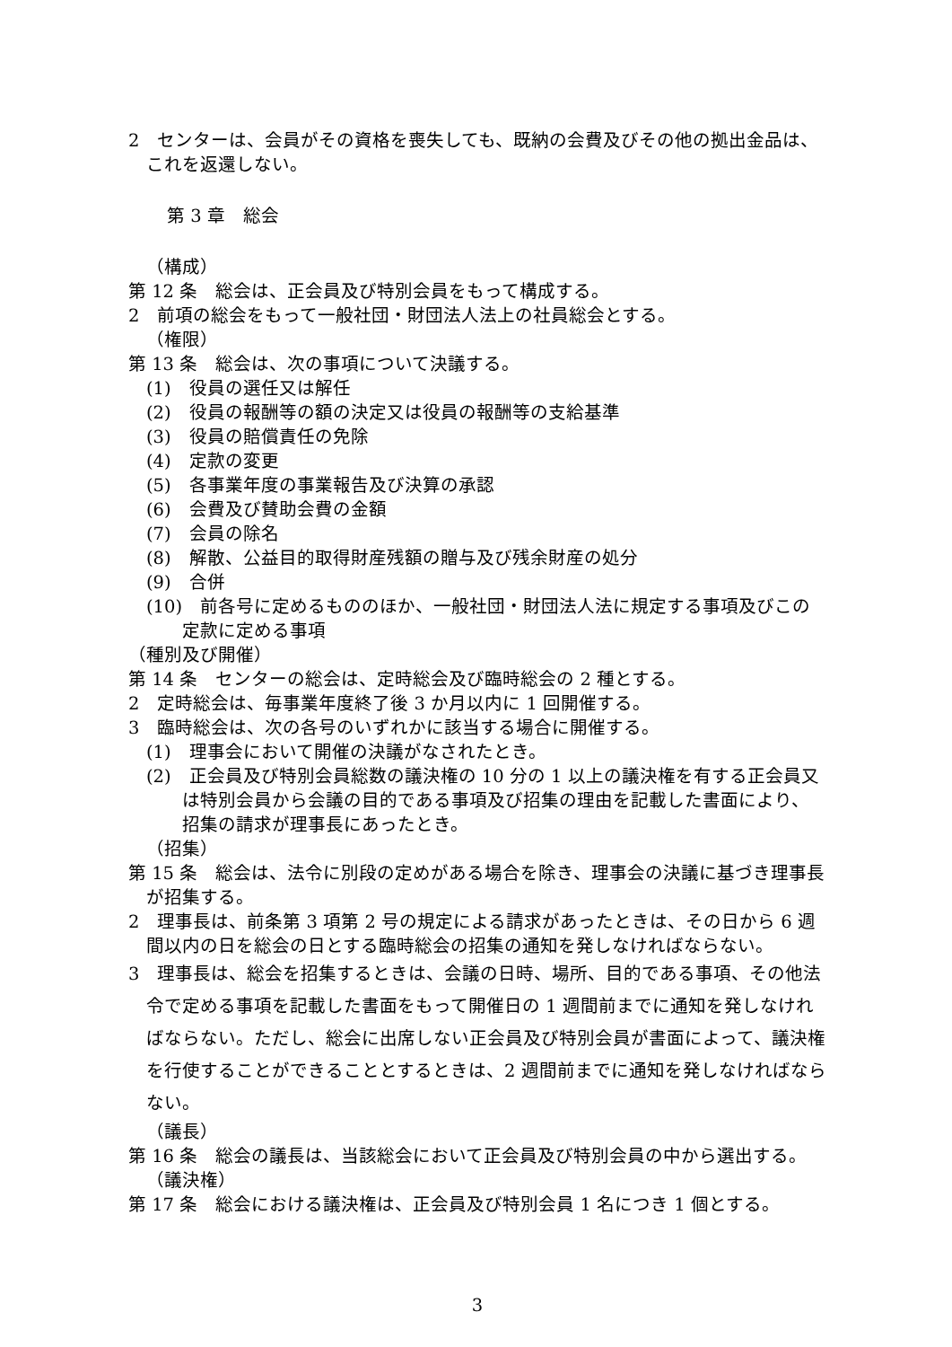2　センターは、会員がその資格を喪失しても、既納の会費及びその他の拠出金品は、これを返還しない。
第 3 章　総会
（構成）
第 12 条　総会は、正会員及び特別会員をもって構成する。
2　前項の総会をもって一般社団・財団法人法上の社員総会とする。
（権限）
第 13 条　総会は、次の事項について決議する。
(1)　役員の選任又は解任
(2)　役員の報酬等の額の決定又は役員の報酬等の支給基準
(3)　役員の賠償責任の免除
(4)　定款の変更
(5)　各事業年度の事業報告及び決算の承認
(6)　会費及び賛助会費の金額
(7)　会員の除名
(8)　解散、公益目的取得財産残額の贈与及び残余財産の処分
(9)　合併
(10)　前各号に定めるもののほか、一般社団・財団法人法に規定する事項及びこの定款に定める事項
（種別及び開催）
第 14 条　センターの総会は、定時総会及び臨時総会の 2 種とする。
2　定時総会は、毎事業年度終了後 3 か月以内に 1 回開催する。
3　臨時総会は、次の各号のいずれかに該当する場合に開催する。
(1)　理事会において開催の決議がなされたとき。
(2)　正会員及び特別会員総数の議決権の 10 分の 1 以上の議決権を有する正会員又は特別会員から会議の目的である事項及び招集の理由を記載した書面により、招集の請求が理事長にあったとき。
（招集）
第 15 条　総会は、法令に別段の定めがある場合を除き、理事会の決議に基づき理事長が招集する。
2　理事長は、前条第 3 項第 2 号の規定による請求があったときは、その日から 6 週間以内の日を総会の日とする臨時総会の招集の通知を発しなければならない。
3　理事長は、総会を招集するときは、会議の日時、場所、目的である事項、その他法令で定める事項を記載した書面をもって開催日の 1 週間前までに通知を発しなければならない。ただし、総会に出席しない正会員及び特別会員が書面によって、議決権を行使することができることとするときは、2 週間前までに通知を発しなければならない。
（議長）
第 16 条　総会の議長は、当該総会において正会員及び特別会員の中から選出する。
（議決権）
第 17 条　総会における議決権は、正会員及び特別会員 1 名につき 1 個とする。
3